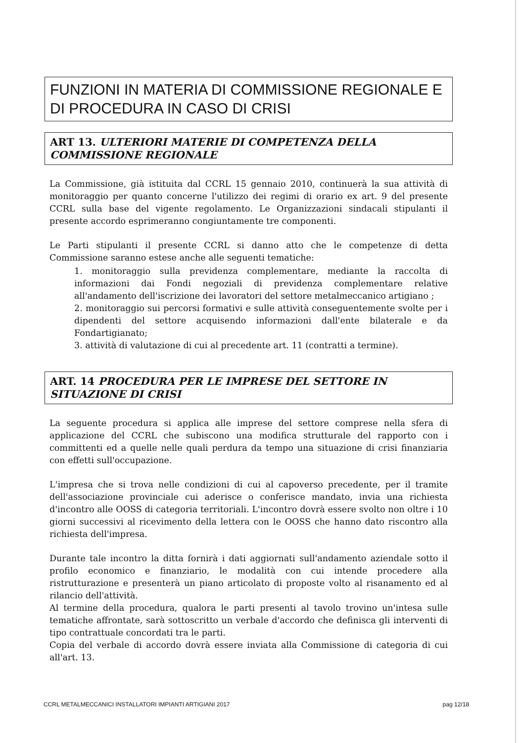FUNZIONI IN MATERIA DI COMMISSIONE REGIONALE E DI PROCEDURA IN CASO DI CRISI
ART 13. ULTERIORI MATERIE DI COMPETENZA DELLA COMMISSIONE REGIONALE
La Commissione, già istituita dal CCRL 15 gennaio 2010, continuerà la sua attività di monitoraggio per quanto concerne l'utilizzo dei regimi di orario ex art. 9 del presente CCRL sulla base del vigente regolamento. Le Organizzazioni sindacali stipulanti il presente accordo esprimeranno congiuntamente tre componenti.
Le Parti stipulanti il presente CCRL si danno atto che le competenze di detta Commissione saranno estese anche alle seguenti tematiche:
1. monitoraggio sulla previdenza complementare, mediante la raccolta di informazioni dai Fondi negoziali di previdenza complementare relative all'andamento dell'iscrizione dei lavoratori del settore metalmeccanico artigiano ;
2. monitoraggio sui percorsi formativi e sulle attività conseguentemente svolte per i dipendenti del settore acquisendo informazioni dall'ente bilaterale e da Fondartigianato;
3. attività di valutazione di cui al precedente art. 11 (contratti a termine).
ART. 14 PROCEDURA PER LE IMPRESE DEL SETTORE IN SITUAZIONE DI CRISI
La seguente procedura si applica alle imprese del settore comprese nella sfera di applicazione del CCRL che subiscono una modifica strutturale del rapporto con i committenti ed a quelle nelle quali perdura da tempo una situazione di crisi finanziaria con effetti sull'occupazione.
L'impresa che si trova nelle condizioni di cui al capoverso precedente, per il tramite dell'associazione provinciale cui aderisce o conferisce mandato, invia una richiesta d'incontro alle OOSS di categoria territoriali. L'incontro dovrà essere svolto non oltre i 10 giorni successivi al ricevimento della lettera con le OOSS che hanno dato riscontro alla richiesta dell'impresa.
Durante tale incontro la ditta fornirà i dati aggiornati sull'andamento aziendale sotto il profilo economico e finanziario, le modalità con cui intende procedere alla ristrutturazione e presenterà un piano articolato di proposte volto al risanamento ed al rilancio dell'attività.
Al termine della procedura, qualora le parti presenti al tavolo trovino un'intesa sulle tematiche affrontate, sarà sottoscritto un verbale d'accordo che definisca gli interventi di tipo contrattuale concordati tra le parti.
Copia del verbale di accordo dovrà essere inviata alla Commissione di categoria di cui all'art. 13.
CCRL METALMECCANICI INSTALLATORI IMPIANTI ARTIGIANI 2017 pag 12/18